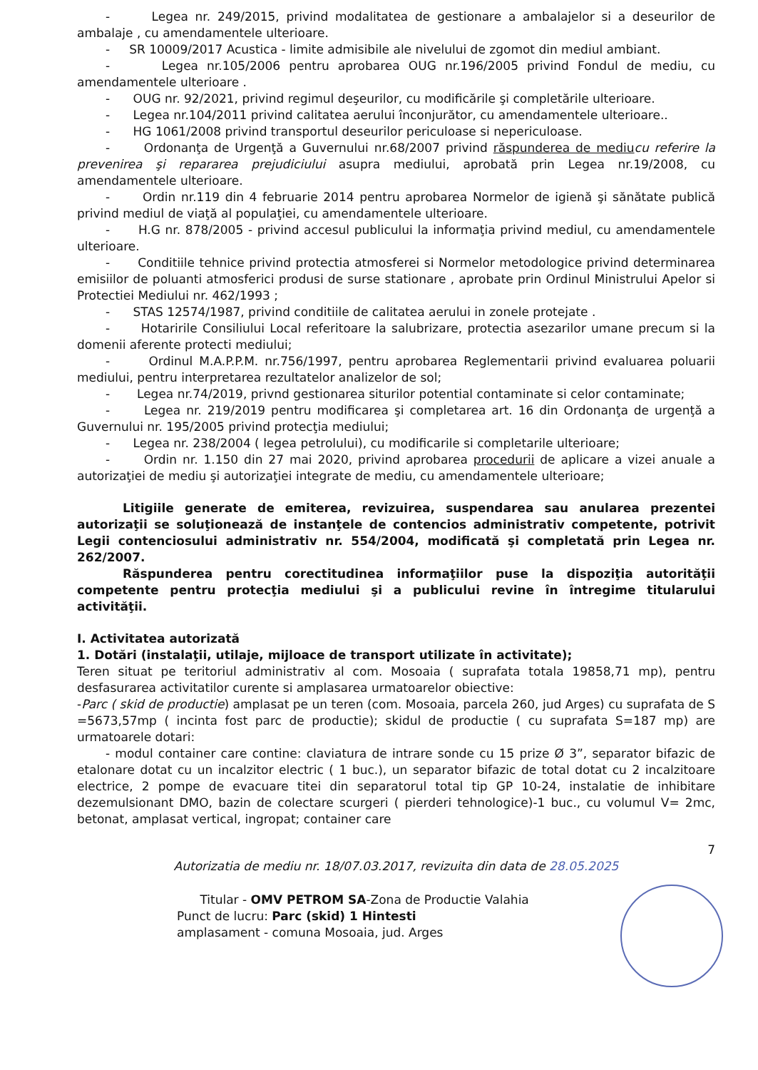- Legea nr. 249/2015, privind modalitatea de gestionare a ambalajelor si a deseurilor de ambalaje , cu amendamentele ulterioare.
- SR 10009/2017 Acustica - limite admisibile ale nivelului de zgomot din mediul ambiant.
- Legea nr.105/2006 pentru aprobarea OUG nr.196/2005 privind Fondul de mediu, cu amendamentele ulterioare .
- OUG nr. 92/2021, privind regimul deşeurilor, cu modificările şi completările ulterioare.
- Legea nr.104/2011 privind calitatea aerului înconjurător, cu amendamentele ulterioare..
- HG 1061/2008 privind transportul deseurilor periculoase si nepericuloase.
- Ordonanţa de Urgenţă a Guvernului nr.68/2007 privind răspunderea de mediu cu referire la prevenirea şi repararea prejudiciului asupra mediului, aprobată prin Legea nr.19/2008, cu amendamentele ulterioare.
- Ordin nr.119 din 4 februarie 2014 pentru aprobarea Normelor de igienă şi sănătate publică privind mediul de viaţă al populaţiei, cu amendamentele ulterioare.
- H.G nr. 878/2005 - privind accesul publicului la informaţia privind mediul, cu amendamentele ulterioare.
- Conditiile tehnice privind protectia atmosferei si Normelor metodologice privind determinarea emisiilor de poluanti atmosferici produsi de surse stationare , aprobate prin Ordinul Ministrului Apelor si Protectiei Mediului nr. 462/1993 ;
- STAS 12574/1987, privind conditiile de calitatea aerului in zonele protejate .
- Hotaririle Consiliului Local referitoare la salubrizare, protectia asezarilor umane precum si la domenii aferente protecti mediului;
- Ordinul M.A.P.P.M. nr.756/1997, pentru aprobarea Reglementarii privind evaluarea poluarii mediului, pentru interpretarea rezultatelor analizelor de sol;
- Legea nr.74/2019, privnd gestionarea siturilor potential contaminate si celor contaminate;
- Legea nr. 219/2019 pentru modificarea şi completarea art. 16 din Ordonanţa de urgenţă a Guvernului nr. 195/2005 privind protecţia mediului;
- Legea nr. 238/2004 ( legea petrolului), cu modificarile si completarile ulterioare;
- Ordin nr. 1.150 din 27 mai 2020, privind aprobarea procedurii de aplicare a vizei anuale a autorizaţiei de mediu şi autorizaţiei integrate de mediu, cu amendamentele ulterioare;
Litigiile generate de emiterea, revizuirea, suspendarea sau anularea prezentei autorizaţii se soluţionează de instanţele de contencios administrativ competente, potrivit Legii contenciosului administrativ nr. 554/2004, modificată şi completată prin Legea nr. 262/2007.
Răspunderea pentru corectitudinea informaţiilor puse la dispoziţia autorităţii competente pentru protecţia mediului şi a publicului revine în întregime titularului activităţii.
I. Activitatea autorizată
1. Dotări (instalaţii, utilaje, mijloace de transport utilizate în activitate);
Teren situat pe teritoriul administrativ al com. Mosoaia ( suprafata totala 19858,71 mp), pentru desfasurarea activitatilor curente si amplasarea urmatoarelor obiective:
-Parc ( skid de productie) amplasat pe un teren (com. Mosoaia, parcela 260, jud Arges) cu suprafata de S =5673,57mp ( incinta fost parc de productie); skidul de productie ( cu suprafata S=187 mp) are urmatoarele dotari:
- modul container care contine: claviatura de intrare sonde cu 15 prize Ø 3”, separator bifazic de etalonare dotat cu un incalzitor electric ( 1 buc.), un separator bifazic de total dotat cu 2 incalzitoare electrice, 2 pompe de evacuare titei din separatorul total tip GP 10-24, instalatie de inhibitare dezemulsionant DMO, bazin de colectare scurgeri ( pierderi tehnologice)-1 buc., cu volumul V= 2mc, betonat, amplasat vertical, ingropat; container care
7
Autorizatia de mediu nr. 18/07.03.2017, revizuita din data de 28.05.2025
Titular - OMV PETROM SA-Zona de Productie Valahia
Punct de lucru: Parc (skid) 1 Hintesti
amplasament - comuna Mosoaia, jud. Arges